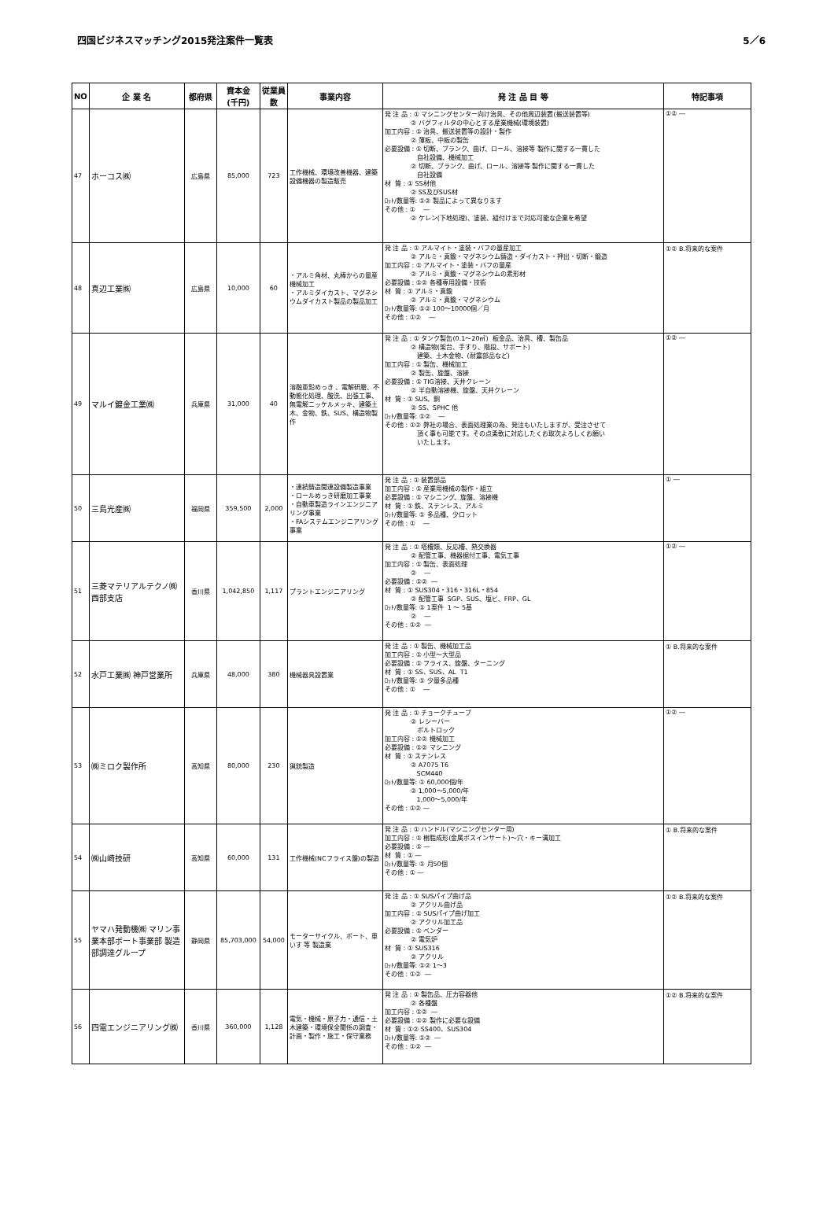四国ビジネスマッチング2015発注案件一覧表 5／6
| NO | 企 業 名 | 都府県 | 資本金 (千円) | 従業員数 | 事業内容 | 発 注 品 目 等 | 特記事項 |
| --- | --- | --- | --- | --- | --- | --- | --- |
| 47 | ホーコス㈱ | 広島県 | 85,000 | 723 | 工作機械、環境改善機器、建築設備機器の製造販売 | 発 注 品 : ① マシニングセンター向け治具、その他周辺装置(搬送装置等) ② バグフィルタの中心とする産業機械(環境装置) 加工内容 : ① 治具、搬送装置等の設計・製作 ② 薄板、中板の製缶 必要設備 : ① 切断、ブランク、曲げ、ロール、溶接等 製作に関する一貫した 自社設備、機械加工 ② 切断、ブランク、曲げ、ロール、溶接等 製作に関する一貫した 自社設備 材 質 : ① SS材他 ② SS及びSUS材 ﾛｯﾄ/数量等: ①② 製品によって異なります その他 : ① ― ② ケレン(下地処理)、塗装、組付けまで対応可能な企業を希望 | ①② ― |
| 48 | 真辺工業㈱ | 広島県 | 10,000 | 60 | ・アルミ角材、丸棒からの量産機械加工 ・アルミダイカスト、マグネシウムダイカスト製品の製品加工 | 発 注 品 : ① アルマイト・塗装・バフの量産加工 ② アルミ・真鍮・マグネシウム鋳造・ダイカスト・押出・切断・鍛造 加工内容 : ① アルマイト・塗装・バフの量産 ② アルミ・真鍮・マグネシウムの素形材 必要設備 : ①② 各種専用設備・技術 材 質 : ① アルミ・真鍮 ② アルミ・真鍮・マグネシウム ﾛｯﾄ/数量等: ①② 100～10000個／月 その他 : ①② ― | ①② B.将来的な案件 |
| 49 | マルイ鍍金工業㈱ | 兵庫県 | 31,000 | 40 | 溶融亜鉛めっき 、電解研磨、不動態化処理、酸洗、出張工事、無電解ニッケルメッキ、建築土木、金物、鉄、SUS、構造物製作 | 発 注 品 : ① タンク製缶(0.1～20㎥) 板金品、治具、槽、製缶品 ② 構造物(架台、手すり、階段、サポート) 建築、土木金物、(耐震部品など) 加工内容 : ① 製缶、機械加工 ② 製缶、旋盤、溶接 必要設備 : ① TIG溶接、天井クレーン ② 半自動溶接機、旋盤、天井クレーン 材 質 : ① SUS、銅 ② SS、SPHC 他 ﾛｯﾄ/数量等: ①② ― その他 : ①② 弊社の場合、表面処理業の為、発注もいたしますが、受注させて 頂く事も可能です。その点柔軟に対応したくお取次よろしくお願い いたします。 | ①② ― |
| 50 | 三島光産㈱ | 福岡県 | 359,500 | 2,000 | ・連続鋳造関連設備製造事業 ・ロールめっき研磨加工事業 ・自動車製造ラインエンジニアリング事業 ・FAシステムエンジニアリング事業 | 発 注 品 : ① 装置部品 加工内容 : ① 産業用機械の製作・組立 必要設備 : ① マシニング、旋盤、溶接機 材 質 : ① 鉄、ステンレス、アルミ ﾛｯﾄ/数量等: ① 多品種、少ロット その他 : ① ― | ① ― |
| 51 | 三菱マテリアルテクノ㈱ 西部支店 | 香川県 | 1,042,850 | 1,117 | プラントエンジニアリング | 発 注 品 : ① 塔槽類、反応槽、熱交換器 ② 配管工事、機器据付工事、電気工事 加工内容 : ① 製缶、表面処理 ② ― 必要設備 : ①② ― 材 質 : ① SUS304・316・316L・854 ② 配管工事 SGP、SUS、塩ビ、FRP、GL ﾛｯﾄ/数量等: ① 1案件 1 ～ 5基 ② ― その他 : ①② ― | ①② ― |
| 52 | 水戸工業㈱ 神戸営業所 | 兵庫県 | 48,000 | 380 | 機械器具設置業 | 発 注 品 : ① 製缶、機械加工品 加工内容 : ① 小型～大型品 必要設備 : ① フライス、旋盤、ターニング 材 質 : ① SS、SUS、AL T1 ﾛｯﾄ/数量等: ① 少量多品種 その他 : ① ― | ① B.将来的な案件 |
| 53 | ㈱ミロク製作所 | 高知県 | 80,000 | 230 | 猟銃製造 | 発 注 品 : ① チョークチューブ ② レシーバー ボルトロック 加工内容 : ①② 機械加工 必要設備 : ①② マシニング 材 質 : ① ステンレス ② A7075 T6 SCM440 ﾛｯﾄ/数量等: ① 60,000個/年 ② 1,000～5,000/年 1,000～5,000/年 その他 : ①② ― | ①② ― |
| 54 | ㈱山崎技研 | 高知県 | 60,000 | 131 | 工作機械(NCフライス盤)の製造 | 発 注 品 : ① ハンドル(マシニングセンター用) 加工内容 : ① 樹脂成形(金属ボスインサート)～穴・キー溝加工 必要設備 : ① ― 材 質 : ① ― ﾛｯﾄ/数量等: ① 月50個 その他 : ① ― | ① B.将来的な案件 |
| 55 | ヤマハ発動機㈱ マリン事業本部ボート事業部 製造部調達グループ | 静岡県 | 85,703,000 | 54,000 | モーターサイクル、ボート、車いす 等 製造業 | 発 注 品 : ① SUSパイプ曲げ品 ② アクリル曲げ品 加工内容 : ① SUSパイプ曲げ加工 ② アクリル加工品 必要設備 : ① ベンダー ② 電気炉 材 質 : ① SUS316 ② アクリル ﾛｯﾄ/数量等: ①② 1～3 その他 : ①② ― | ①② B.将来的な案件 |
| 56 | 四電エンジニアリング㈱ | 香川県 | 360,000 | 1,128 | 電気・機械・原子力・通信・土木建築・環境保全関係の調査・計画・製作・施工・保守業務 | 発 注 品 : ① 製缶品、圧力容器他 ② 各種盤 加工内容 : ①② ― 必要設備 : ①② 製作に必要な設備 材 質 : ①② SS400、SUS304 ﾛｯﾄ/数量等: ①② ― その他 : ①② ― | ①② B.将来的な案件 |